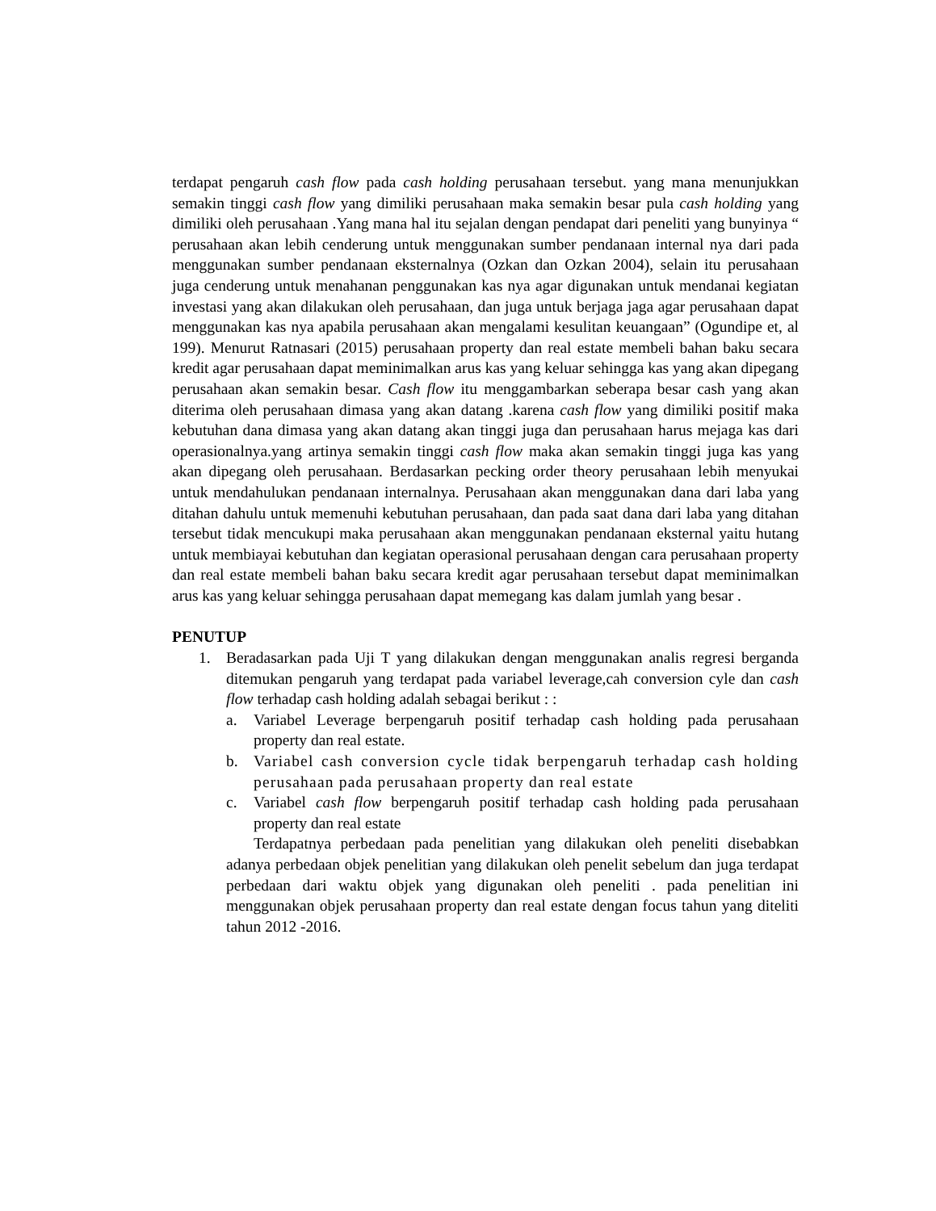terdapat pengaruh cash flow pada cash holding perusahaan tersebut. yang mana menunjukkan semakin tinggi cash flow yang dimiliki perusahaan maka semakin besar pula cash holding yang dimiliki oleh perusahaan .Yang mana hal itu sejalan dengan pendapat dari peneliti yang bunyinya “ perusahaan akan lebih cenderung untuk menggunakan sumber pendanaan internal nya dari pada menggunakan sumber pendanaan eksternalnya (Ozkan dan Ozkan 2004), selain itu perusahaan juga cenderung untuk menahanan penggunakan kas nya agar digunakan untuk mendanai kegiatan investasi yang akan dilakukan oleh perusahaan, dan juga untuk berjaga jaga agar perusahaan dapat menggunakan kas nya apabila perusahaan akan mengalami kesulitan keuangaan” (Ogundipe et, al 199). Menurut Ratnasari (2015) perusahaan property dan real estate membeli bahan baku secara kredit agar perusahaan dapat meminimalkan arus kas yang keluar sehingga kas yang akan dipegang perusahaan akan semakin besar. Cash flow itu menggambarkan seberapa besar cash yang akan diterima oleh perusahaan dimasa yang akan datang .karena cash flow yang dimiliki positif maka kebutuhan dana dimasa yang akan datang akan tinggi juga dan perusahaan harus mejaga kas dari operasionalnya.yang artinya semakin tinggi cash flow maka akan semakin tinggi juga kas yang akan dipegang oleh perusahaan. Berdasarkan pecking order theory perusahaan lebih menyukai untuk mendahulukan pendanaan internalnya. Perusahaan akan menggunakan dana dari laba yang ditahan dahulu untuk memenuhi kebutuhan perusahaan, dan pada saat dana dari laba yang ditahan tersebut tidak mencukupi maka perusahaan akan menggunakan pendanaan eksternal yaitu hutang untuk membiayai kebutuhan dan kegiatan operasional perusahaan dengan cara perusahaan property dan real estate membeli bahan baku secara kredit agar perusahaan tersebut dapat meminimalkan arus kas yang keluar sehingga perusahaan dapat memegang kas dalam jumlah yang besar .
PENUTUP
1. Beradasarkan pada Uji T yang dilakukan dengan menggunakan analis regresi berganda ditemukan pengaruh yang terdapat pada variabel leverage,cah conversion cyle dan cash flow terhadap cash holding adalah sebagai berikut : :
a. Variabel Leverage berpengaruh positif terhadap cash holding pada perusahaan property dan real estate.
b. Variabel cash conversion cycle tidak berpengaruh terhadap cash holding perusahaan pada perusahaan property dan real estate
c. Variabel cash flow berpengaruh positif terhadap cash holding pada perusahaan property dan real estate
Terdapatnya perbedaan pada penelitian yang dilakukan oleh peneliti disebabkan adanya perbedaan objek penelitian yang dilakukan oleh penelit sebelum dan juga terdapat perbedaan dari waktu objek yang digunakan oleh peneliti . pada penelitian ini menggunakan objek perusahaan property dan real estate dengan focus tahun yang diteliti tahun 2012 -2016.